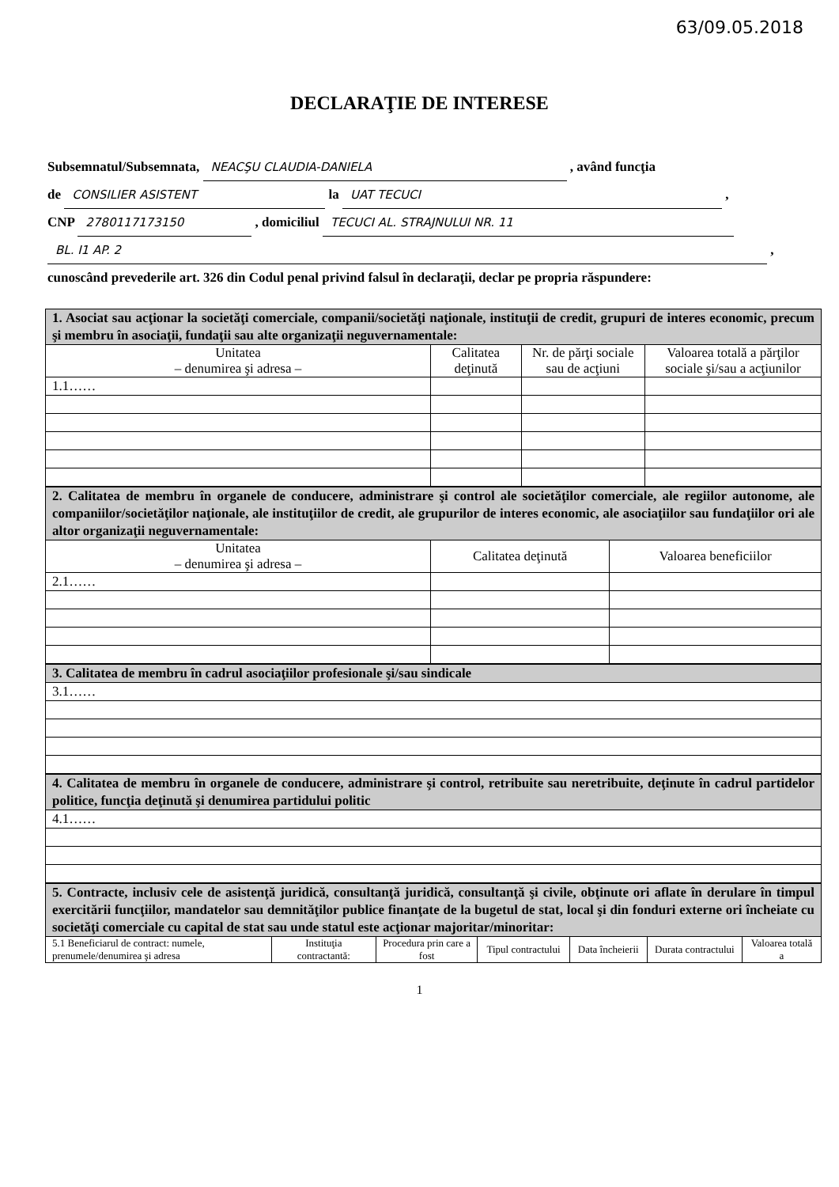63/09.05.2018
DECLARAŢIE DE INTERESE
Subsemnatul/Subsemnata, NEACŞU CLAUDIA-DANIELA , având funcţia
de CONSILIER ASISTENT la UAT TECUCI ,
CNP 2780117173150 , domiciliul TECUCI AL. STRAJNULUI NR. 11
BL. I1 AP. 2 ,
cunoscând prevederile art. 326 din Codul penal privind falsul în declaraţii, declar pe propria răspundere:
| 1. Asociat sau acţionar la societăţi comerciale, companii/societăţi naţionale, instituţii de credit, grupuri de interes economic, precum şi membru în asociaţii, fundaţii sau alte organizaţii neguvernamentale: | | | |
| Unitatea – denumirea şi adresa – | Calitatea deţinută | Nr. de părţi sociale sau de acţiuni | Valoarea totală a părţilor sociale şi/sau a acţiunilor |
| 1.1…… | | | |
| 2. Calitatea de membru în organele de conducere, administrare şi control ale societăţilor comerciale, ale regiilor autonome, ale companiilor/societăţilor naţionale, ale instituţiilor de credit, ale grupurilor de interes economic, ale asociaţiilor sau fundaţiilor ori ale altor organizaţii neguvernamentale: | | |
| Unitatea – denumirea şi adresa – | Calitatea deţinută | Valoarea beneficiilor |
| 2.1…… | | |
| 3. Calitatea de membru în cadrul asociaţiilor profesionale şi/sau sindicale |
| 3.1…… |
| 4. Calitatea de membru în organele de conducere, administrare şi control, retribuite sau neretribuite, deţinute în cadrul partidelor politice, funcţia deţinută şi denumirea partidului politic |
| 4.1…… |
| 5. Contracte, inclusiv cele de asistenţă juridică, consultanţă juridică, consultanţă şi civile, obţinute ori aflate în derulare în timpul exercitării funcţiilor, mandatelor sau demnităţilor publice finanţate de la bugetul de stat, local şi din fonduri externe ori încheiate cu societăţi comerciale cu capital de stat sau unde statul este acţionar majoritar/minoritar: | | | | | | |
| 5.1 Beneficiarul de contract: numele, prenumele/denumirea şi adresa | Instituţia contractantă: | Procedura prin care a fost | Tipul contractului | Data încheierii | Durata contractului | Valoarea totală a |
1